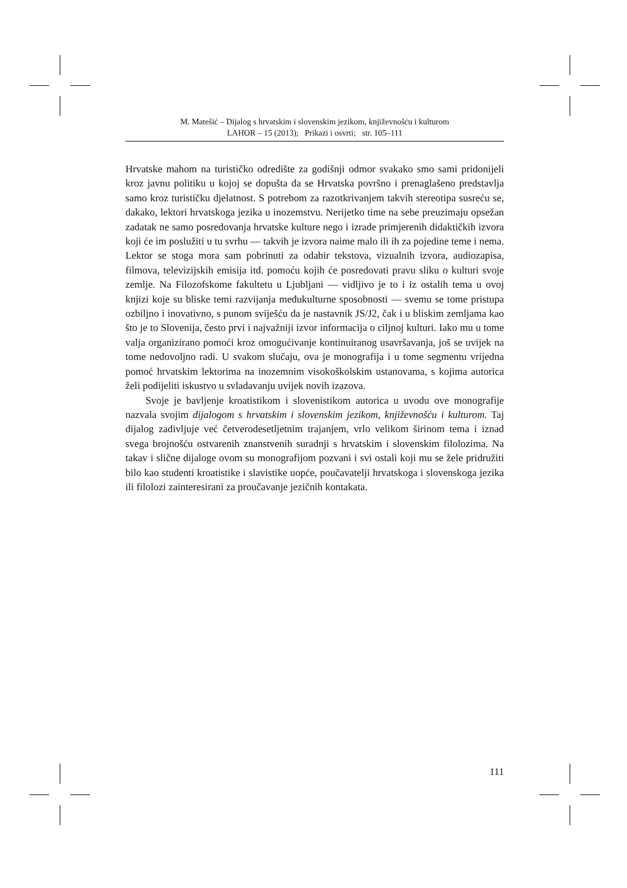M. Matešić – Dijalog s hrvatskim i slovenskim jezikom, književnošću i kulturom
LAHOR – 15 (2013); Prikazi i osvrti; str. 105–111
Hrvatske mahom na turističko odredište za godišnji odmor svakako smo sami pridonijeli kroz javnu politiku u kojoj se dopušta da se Hrvatska površno i prenaglašeno predstavlja samo kroz turističku djelatnost. S potrebom za razotkrivanjem takvih stereotipa susreću se, dakako, lektori hrvatskoga jezika u inozemstvu. Nerijetko time na sebe preuzimaju opsežan zadatak ne samo posredovanja hrvatske kulture nego i izrade primjerenih didaktičkih izvora koji će im poslužiti u tu svrhu — takvih je izvora naime malo ili ih za pojedine teme i nema. Lektor se stoga mora sam pobrinuti za odabir tekstova, vizualnih izvora, audiozapisa, filmova, televizijskih emisija itd. pomoću kojih će posredovati pravu sliku o kulturi svoje zemlje. Na Filozofskome fakultetu u Ljubljani — vidljivo je to i iz ostalih tema u ovoj knjizi koje su bliske temi razvijanja međukulturne sposobnosti — svemu se tome pristupa ozbiljno i inovativno, s punom sviješću da je nastavnik JS/J2, čak i u bliskim zemljama kao što je to Slovenija, često prvi i najvažniji izvor informacija o ciljnoj kulturi. Iako mu u tome valja organizirano pomoći kroz omogućivanje kontinuiranog usavršavanja, još se uvijek na tome nedovoljno radi. U svakom slučaju, ova je monografija i u tome segmentu vrijedna pomoć hrvatskim lektorima na inozemnim visokoškolskim ustanovama, s kojima autorica želi podijeliti iskustvo u svladavanju uvijek novih izazova.
Svoje je bavljenje kroatistikom i slovenistikom autorica u uvodu ove monografije nazvala svojim dijalogom s hrvatskim i slovenskim jezikom, književnošću i kulturom. Taj dijalog zadivljuje već četverodesetljetnim trajanjem, vrlo velikom širinom tema i iznad svega brojnošću ostvarenih znanstvenih suradnji s hrvatskim i slovenskim filolozima. Na takav i slične dijaloge ovom su monografijom pozvani i svi ostali koji mu se žele pridružiti bilo kao studenti kroatistike i slavistike uopće, poučavatelji hrvatskoga i slovenskoga jezika ili filolozi zainteresirani za proučavanje jezičnih kontakata.
111